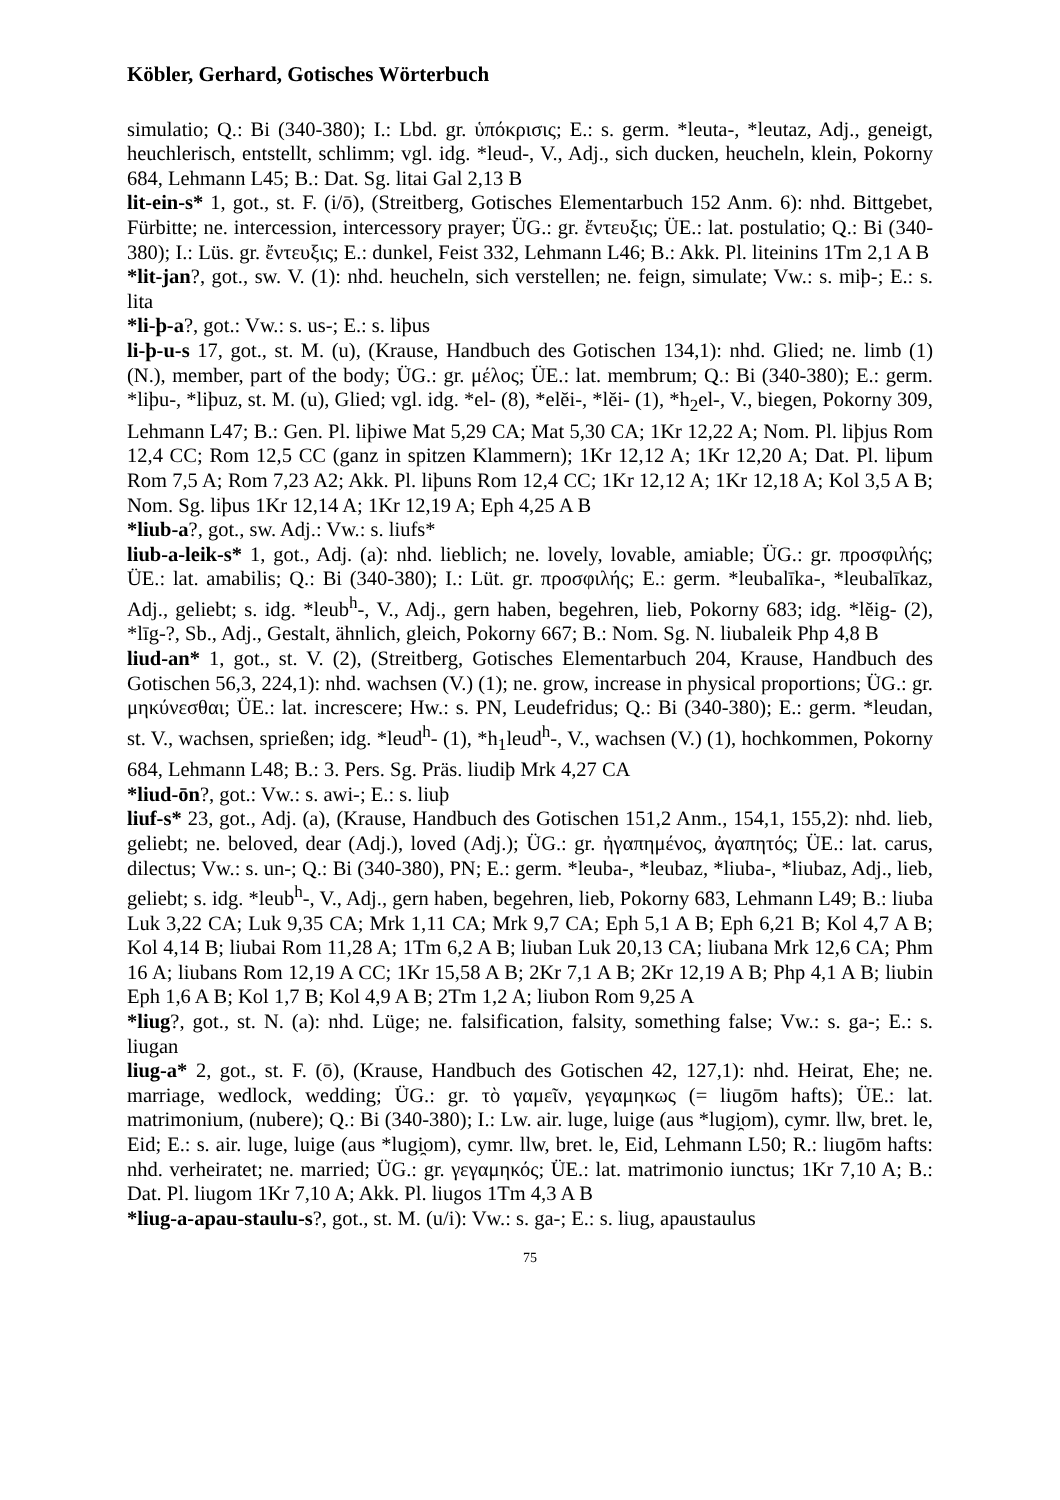Köbler, Gerhard, Gotisches Wörterbuch
simulatio; Q.: Bi (340-380); I.: Lbd. gr. ὑπόκρισις; E.: s. germ. *leuta-, *leutaz, Adj., geneigt, heuchlerisch, entstellt, schlimm; vgl. idg. *leud-, V., Adj., sich ducken, heucheln, klein, Pokorny 684, Lehmann L45; B.: Dat. Sg. litai Gal 2,13 B
lit-ein-s* 1, got., st. F. (i/ō), (Streitberg, Gotisches Elementarbuch 152 Anm. 6): nhd. Bittgebet, Fürbitte; ne. intercession, intercessory prayer; ÜG.: gr. ἔντευξις; ÜE.: lat. postulatio; Q.: Bi (340-380); I.: Lüs. gr. ἔντευξις; E.: dunkel, Feist 332, Lehmann L46; B.: Akk. Pl. liteinins 1Tm 2,1 A B
*lit-jan?, got., sw. V. (1): nhd. heucheln, sich verstellen; ne. feign, simulate; Vw.: s. miþ-; E.: s. lita
*li-þ-a?, got.: Vw.: s. us-; E.: s. liþus
li-þ-u-s 17, got., st. M. (u), (Krause, Handbuch des Gotischen 134,1): nhd. Glied; ne. limb (1) (N.), member, part of the body; ÜG.: gr. μέλος; ÜE.: lat. membrum; Q.: Bi (340-380); E.: germ. *liþu-, *liþuz, st. M. (u), Glied; vgl. idg. *el- (8), *elĕi-, *lĕi- (1), *h<sub>2</sub>el-, V., biegen, Pokorny 309, Lehmann L47; B.: Gen. Pl. liþiwe Mat 5,29 CA; Mat 5,30 CA; 1Kr 12,22 A; Nom. Pl. liþjus Rom 12,4 CC; Rom 12,5 CC (ganz in spitzen Klammern); 1Kr 12,12 A; 1Kr 12,20 A; Dat. Pl. liþum Rom 7,5 A; Rom 7,23 A2; Akk. Pl. liþuns Rom 12,4 CC; 1Kr 12,12 A; 1Kr 12,18 A; Kol 3,5 A B; Nom. Sg. liþus 1Kr 12,14 A; 1Kr 12,19 A; Eph 4,25 A B
*liub-a?, got., sw. Adj.: Vw.: s. liufs*
liub-a-leik-s* 1, got., Adj. (a): nhd. lieblich; ne. lovely, lovable, amiable; ÜG.: gr. προσφιλής; ÜE.: lat. amabilis; Q.: Bi (340-380); I.: Lüt. gr. προσφιλής; E.: germ. *leubalīka-, *leubalīkaz, Adj., geliebt; s. idg. *leub<sup>h</sup>-, V., Adj., gern haben, begehren, lieb, Pokorny 683; idg. *lĕig- (2), *līg-?, Sb., Adj., Gestalt, ähnlich, gleich, Pokorny 667; B.: Nom. Sg. N. liubaleik Php 4,8 B
liud-an* 1, got., st. V. (2), (Streitberg, Gotisches Elementarbuch 204, Krause, Handbuch des Gotischen 56,3, 224,1): nhd. wachsen (V.) (1); ne. grow, increase in physical proportions; ÜG.: gr. μηκύνεσθαι; ÜE.: lat. increscere; Hw.: s. PN, Leudefridus; Q.: Bi (340-380); E.: germ. *leudan, st. V., wachsen, sprießen; idg. *leud<sup>h</sup>- (1), *h<sub>1</sub>leud<sup>h</sup>-, V., wachsen (V.) (1), hochkommen, Pokorny 684, Lehmann L48; B.: 3. Pers. Sg. Präs. liudiþ Mrk 4,27 CA
*liud-ōn?, got.: Vw.: s. awi-; E.: s. liuþ
liuf-s* 23, got., Adj. (a), (Krause, Handbuch des Gotischen 151,2 Anm., 154,1, 155,2): nhd. lieb, geliebt; ne. beloved, dear (Adj.), loved (Adj.); ÜG.: gr. ἠγαπημένος, ἀγαπητός; ÜE.: lat. carus, dilectus; Vw.: s. un-; Q.: Bi (340-380), PN; E.: germ. *leuba-, *leubaz, *liuba-, *liubaz, Adj., lieb, geliebt; s. idg. *leub<sup>h</sup>-, V., Adj., gern haben, begehren, lieb, Pokorny 683, Lehmann L49; B.: liuba Luk 3,22 CA; Luk 9,35 CA; Mrk 1,11 CA; Mrk 9,7 CA; Eph 5,1 A B; Eph 6,21 B; Kol 4,7 A B; Kol 4,14 B; liubai Rom 11,28 A; 1Tm 6,2 A B; liuban Luk 20,13 CA; liubana Mrk 12,6 CA; Phm 16 A; liubans Rom 12,19 A CC; 1Kr 15,58 A B; 2Kr 7,1 A B; 2Kr 12,19 A B; Php 4,1 A B; liubin Eph 1,6 A B; Kol 1,7 B; Kol 4,9 A B; 2Tm 1,2 A; liubon Rom 9,25 A
*liug?, got., st. N. (a): nhd. Lüge; ne. falsification, falsity, something false; Vw.: s. ga-; E.: s. liugan
liug-a* 2, got., st. F. (ō), (Krause, Handbuch des Gotischen 42, 127,1): nhd. Heirat, Ehe; ne. marriage, wedlock, wedding; ÜG.: gr. τὸ γαμεῖν, γεγαμηκως (= liugōm hafts); ÜE.: lat. matrimonium, (nubere); Q.: Bi (340-380); I.: Lw. air. luge, luige (aus *lugi̯om), cymr. llw, bret. le, Eid; E.: s. air. luge, luige (aus *lugi̯om), cymr. llw, bret. le, Eid, Lehmann L50; R.: liugōm hafts: nhd. verheiratet; ne. married; ÜG.: gr. γεγαμηκός; ÜE.: lat. matrimonio iunctus; 1Kr 7,10 A; B.: Dat. Pl. liugom 1Kr 7,10 A; Akk. Pl. liugos 1Tm 4,3 A B
*liug-a-apau-staulu-s?, got., st. M. (u/i): Vw.: s. ga-; E.: s. liug, apaustaulus
75